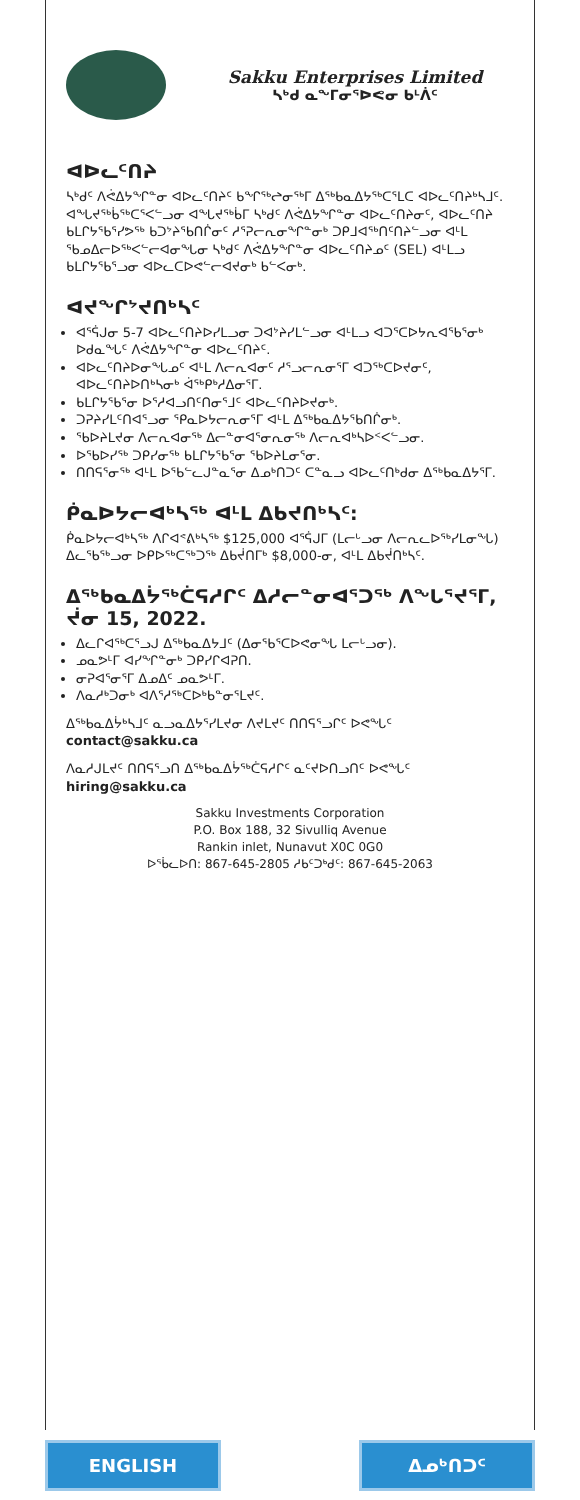Sakku Enterprises Limited
ᓴᒃᑯ ᓇᖕᒥᓂᕐᐅᕙᓂ ᑲᒻᐲᑦ
ᐊᐅᓚᑦᑎᔨ
ᓴᒃᑯᑦ ᐱᕚᐃᔭᖏᓐᓂ ᐊᐅᓚᑦᑎᔨᑦ ᑲᖏᖅᖠᓂᖅᒥ ᐃᖅᑲᓇᐃᔭᖅᑕᕐᒪᑕ ᐊᐅᓚᑦᑎᔨᒃᓴᒧᑦ. ᐊᖓᔪᖅᑳᖅᑕᕐᐸᓪᓗᓂ ᐊᖓᔪᖅᑳᒥ ᓴᒃᑯᑦ ᐱᕚᐃᔭᖏᓐᓂ ᐊᐅᓚᑦᑎᔨᓂᑦ, ᐊᐅᓚᑦᑎᔨ ᑲᒪᒋᔭᖃᕐᓯᕗᖅ ᑲᑐᔾᔨᖃᑎᒌᓂᑦ ᓱᕐᕈᓕᕆᓂᖏᓐᓂᒃ ᑐᑭᒧᐊᖅᑎᑦᑎᔨᓪᓗᓂ ᐊᒻᒪ ᖃᓄᐃᓕᐅᖅᐸᓪᓕᐊᓂᖓᓂ ᓴᒃᑯᑦ ᐱᕚᐃᔭᖏᓐᓂ ᐊᐅᓚᑦᑎᔨᓄᑦ (SEL) ᐊᒻᒪᓗ ᑲᒪᒋᔭᖃᕐᓗᓂ ᐊᐅᓚᑕᐅᕙᓪᓕᐊᔪᓂᒃ ᑲᓪᐸᓂᒃ.
ᐊᔪᖏᔾᔪᑎᒃᓴᑦ
ᐊᕐᕌᒍᓂ 5-7 ᐊᐅᓚᑦᑎᔨᐅᓯᒪᓗᓂ ᑐᐊᔾᔨᓯᒪᓪᓗᓂ ᐊᒻᒪᓗ ᐊᑐᕐᑕᐅᔭᕆᐊᖃᕐᓂᒃ ᐅᑯᓇᖓᑦ ᐱᕚᐃᔭᖏᓐᓂ ᐊᐅᓚᑦᑎᔨᑦ.
ᐊᐅᓚᑦᑎᔨᐅᓂᖓᓄᑦ ᐊᒻᒪ ᐱᓕᕆᐊᓂᑦ ᓱᕐᓗᓕᕆᓂᕐᒥ ᐊᑐᖅᑕᐅᔪᓂᑦ, ᐊᐅᓚᑦᑎᔨᐅᑎᒃᓴᓂᒃ ᐋᖅᑭᒃᓱᐃᓂᕐᒥ.
ᑲᒪᒋᔭᖃᕐᓂ ᐅᕐᓱᐊᓗᑎᑦᑎᓂᕐᒧᑦ ᐊᐅᓚᑦᑎᔨᐅᔪᓂᒃ.
ᑐᕈᔨᓯᒪᑦᑎᐊᕐᓗᓂ ᕿᓇᐅᔭᓕᕆᓂᕐᒥ ᐊᒻᒪ ᐃᖅᑲᓇᐃᔭᖃᑎᒌᓂᒃ.
ᖃᐅᔨᒪᔪᓂ ᐱᓕᕆᐊᓂᖅ ᐃᓕᓐᓂᐊᕐᓂᕆᓂᖅ ᐱᓕᕆᐊᒃᓴᐅᑉᐸᓪᓗᓂ.
ᐅᖃᐅᓯᖅ ᑐᑭᓯᓂᖅ ᑲᒪᒋᔭᖃᕐᓂ ᖃᐅᔨᒪᓂᕐᓂ.
ᑎᑎᕋᕐᓂᖅ ᐊᒻᒪ ᐅᖃᓪᓚᒍᓐᓇᕐᓂ ᐃᓄᒃᑎᑐᑦ ᑕᓐᓇᓗ ᐊᐅᓚᑦᑎᒃᑯᓂ ᐃᖅᑲᓇᐃᔭᕐᒥ.
ᑮᓇᐅᔭᓕᐊᒃᓴᖅ ᐊᒻᒪ ᐃᑲᔪᑎᒃᓴᑦ:
ᑮᓇᐅᔭᓕᐊᒃᓴᖅ ᐱᒋᐊᕝᕕᒃᓴᖅ $125,000 ᐊᕐᕌᒍᒥ (ᒪᓕᒡᓗᓂ ᐱᓕᕆᓚᐅᖅᓯᒪᓂᖓ) ᐃᓚᖃᖅᓗᓂ ᐅᑭᐅᖅᑕᖅᑐᖅ ᐃᑲᔫᑎᒥᒃ $8,000-ᓂ, ᐊᒻᒪ ᐃᑲᔫᑎᒃᓴᑦ.
ᐃᖅᑲᓇᐃᔮᖅᑖᕋᓱᒋᑦ ᐃᓱᓕᓐᓂᐊᕐᑐᖅ ᐱᖓᕐᔪᕐᒥ, ᔫᓂ 15, 2022.
ᐃᓚᒋᐊᖅᑕᕐᓗᒍ ᐃᖅᑲᓇᐃᔭᒧᑦ (ᐃᓂᖃᕐᑕᐅᕙᓂᖓ ᒪᓕᒡᓗᓂ).
ᓄᓇᕗᒻᒥ ᐊᓯᖏᓐᓂᒃ ᑐᑭᓯᒋᐊᕈᑎ.
ᓂᕈᐊᕐᓂᕐᒥ ᐃᓄᐃᑦ ᓄᓇᕗᒻᒥ.
ᐱᓇᓱᒃᑐᓂᒃ ᐊᐱᕐᓱᖅᑕᐅᒃᑲᓐᓂᕐᒪᔪᑦ.
ᐃᖅᑲᓇᐃᔮᒃᓴᒧᑦ ᓇᓗᓇᐃᔭᕐᓯᒪᔪᓂ ᐱᔪᒪᔪᑦ ᑎᑎᕋᕐᓗᒋᑦ ᐅᕙᖓᑦ contact@sakku.ca
ᐱᓇᓱᒍᒪᔪᑦ ᑎᑎᕋᕐᓗᑎ ᐃᖅᑲᓇᐃᔮᖅᑖᕋᓱᒋᑦ ᓇᑦᔪᐅᑎᓗᑎᑦ ᐅᕙᖓᑦ hiring@sakku.ca
Sakku Investments Corporation
P.O. Box 188, 32 Sivulliq Avenue
Rankin inlet, Nunavut X0C 0G0
ᐅᖄᓚᐅᑎ: 867-645-2805 ᓱᑲᑦᑐᒃᑯᑦ: 867-645-2063
ENGLISH ᐃᓄᒃᑎᑐᑦ